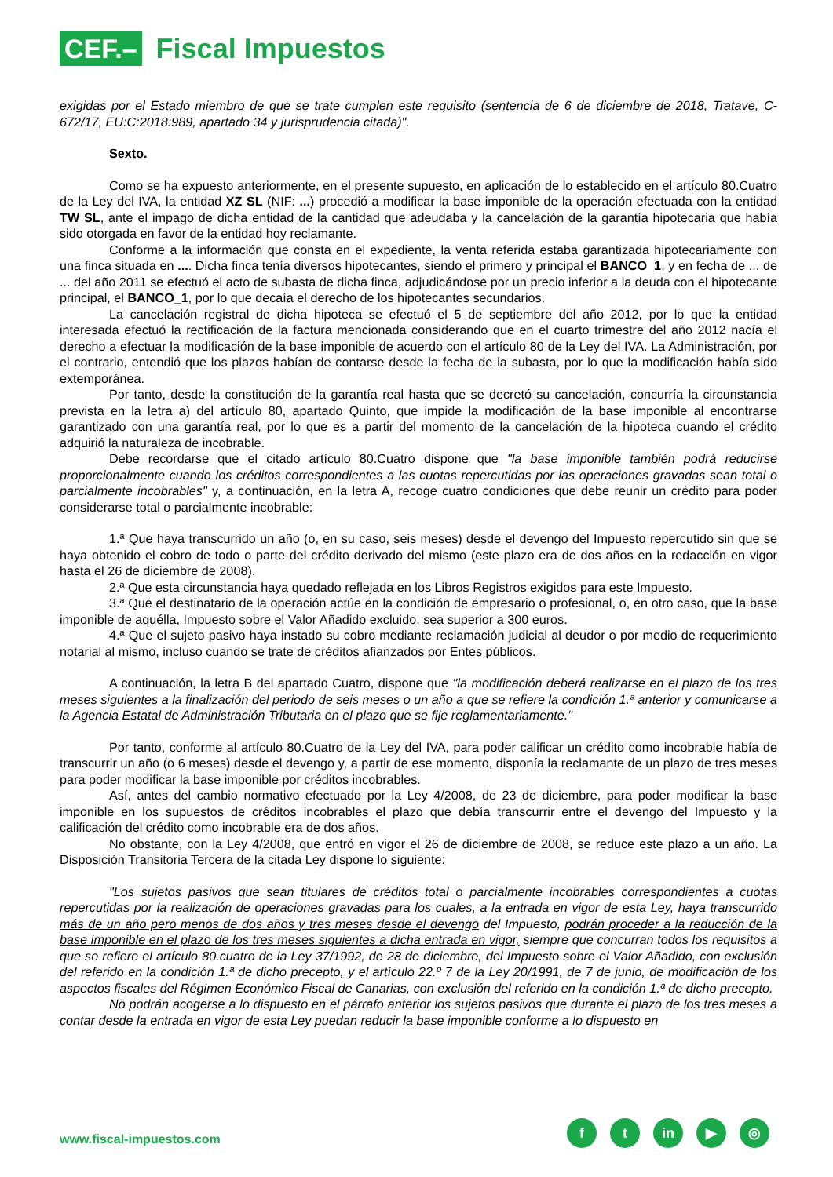CEF.–
Fiscal Impuestos
exigidas por el Estado miembro de que se trate cumplen este requisito (sentencia de 6 de diciembre de 2018, Tratave, C-672/17, EU:C:2018:989, apartado 34 y jurisprudencia citada)".
Sexto.
Como se ha expuesto anteriormente, en el presente supuesto, en aplicación de lo establecido en el artículo 80.Cuatro de la Ley del IVA, la entidad XZ SL (NIF: ...) procedió a modificar la base imponible de la operación efectuada con la entidad TW SL, ante el impago de dicha entidad de la cantidad que adeudaba y la cancelación de la garantía hipotecaria que había sido otorgada en favor de la entidad hoy reclamante.
Conforme a la información que consta en el expediente, la venta referida estaba garantizada hipotecariamente con una finca situada en .... Dicha finca tenía diversos hipotecantes, siendo el primero y principal el BANCO_1, y en fecha de ... de ... del año 2011 se efectuó el acto de subasta de dicha finca, adjudicándose por un precio inferior a la deuda con el hipotecante principal, el BANCO_1, por lo que decaía el derecho de los hipotecantes secundarios.
La cancelación registral de dicha hipoteca se efectuó el 5 de septiembre del año 2012, por lo que la entidad interesada efectuó la rectificación de la factura mencionada considerando que en el cuarto trimestre del año 2012 nacía el derecho a efectuar la modificación de la base imponible de acuerdo con el artículo 80 de la Ley del IVA. La Administración, por el contrario, entendió que los plazos habían de contarse desde la fecha de la subasta, por lo que la modificación había sido extemporánea.
Por tanto, desde la constitución de la garantía real hasta que se decretó su cancelación, concurría la circunstancia prevista en la letra a) del artículo 80, apartado Quinto, que impide la modificación de la base imponible al encontrarse garantizado con una garantía real, por lo que es a partir del momento de la cancelación de la hipoteca cuando el crédito adquirió la naturaleza de incobrable.
Debe recordarse que el citado artículo 80.Cuatro dispone que "la base imponible también podrá reducirse proporcionalmente cuando los créditos correspondientes a las cuotas repercutidas por las operaciones gravadas sean total o parcialmente incobrables" y, a continuación, en la letra A, recoge cuatro condiciones que debe reunir un crédito para poder considerarse total o parcialmente incobrable:
1.ª Que haya transcurrido un año (o, en su caso, seis meses) desde el devengo del Impuesto repercutido sin que se haya obtenido el cobro de todo o parte del crédito derivado del mismo (este plazo era de dos años en la redacción en vigor hasta el 26 de diciembre de 2008).
2.ª Que esta circunstancia haya quedado reflejada en los Libros Registros exigidos para este Impuesto.
3.ª Que el destinatario de la operación actúe en la condición de empresario o profesional, o, en otro caso, que la base imponible de aquélla, Impuesto sobre el Valor Añadido excluido, sea superior a 300 euros.
4.ª Que el sujeto pasivo haya instado su cobro mediante reclamación judicial al deudor o por medio de requerimiento notarial al mismo, incluso cuando se trate de créditos afianzados por Entes públicos.
A continuación, la letra B del apartado Cuatro, dispone que "la modificación deberá realizarse en el plazo de los tres meses siguientes a la finalización del periodo de seis meses o un año a que se refiere la condición 1.ª anterior y comunicarse a la Agencia Estatal de Administración Tributaria en el plazo que se fije reglamentariamente."
Por tanto, conforme al artículo 80.Cuatro de la Ley del IVA, para poder calificar un crédito como incobrable había de transcurrir un año (o 6 meses) desde el devengo y, a partir de ese momento, disponía la reclamante de un plazo de tres meses para poder modificar la base imponible por créditos incobrables.
Así, antes del cambio normativo efectuado por la Ley 4/2008, de 23 de diciembre, para poder modificar la base imponible en los supuestos de créditos incobrables el plazo que debía transcurrir entre el devengo del Impuesto y la calificación del crédito como incobrable era de dos años.
No obstante, con la Ley 4/2008, que entró en vigor el 26 de diciembre de 2008, se reduce este plazo a un año. La Disposición Transitoria Tercera de la citada Ley dispone lo siguiente:
"Los sujetos pasivos que sean titulares de créditos total o parcialmente incobrables correspondientes a cuotas repercutidas por la realización de operaciones gravadas para los cuales, a la entrada en vigor de esta Ley, haya transcurrido más de un año pero menos de dos años y tres meses desde el devengo del Impuesto, podrán proceder a la reducción de la base imponible en el plazo de los tres meses siguientes a dicha entrada en vigor, siempre que concurran todos los requisitos a que se refiere el artículo 80.cuatro de la Ley 37/1992, de 28 de diciembre, del Impuesto sobre el Valor Añadido, con exclusión del referido en la condición 1.ª de dicho precepto, y el artículo 22.º 7 de la Ley 20/1991, de 7 de junio, de modificación de los aspectos fiscales del Régimen Económico Fiscal de Canarias, con exclusión del referido en la condición 1.ª de dicho precepto.
No podrán acogerse a lo dispuesto en el párrafo anterior los sujetos pasivos que durante el plazo de los tres meses a contar desde la entrada en vigor de esta Ley puedan reducir la base imponible conforme a lo dispuesto en
www.fiscal-impuestos.com
ft in ▶ ◎